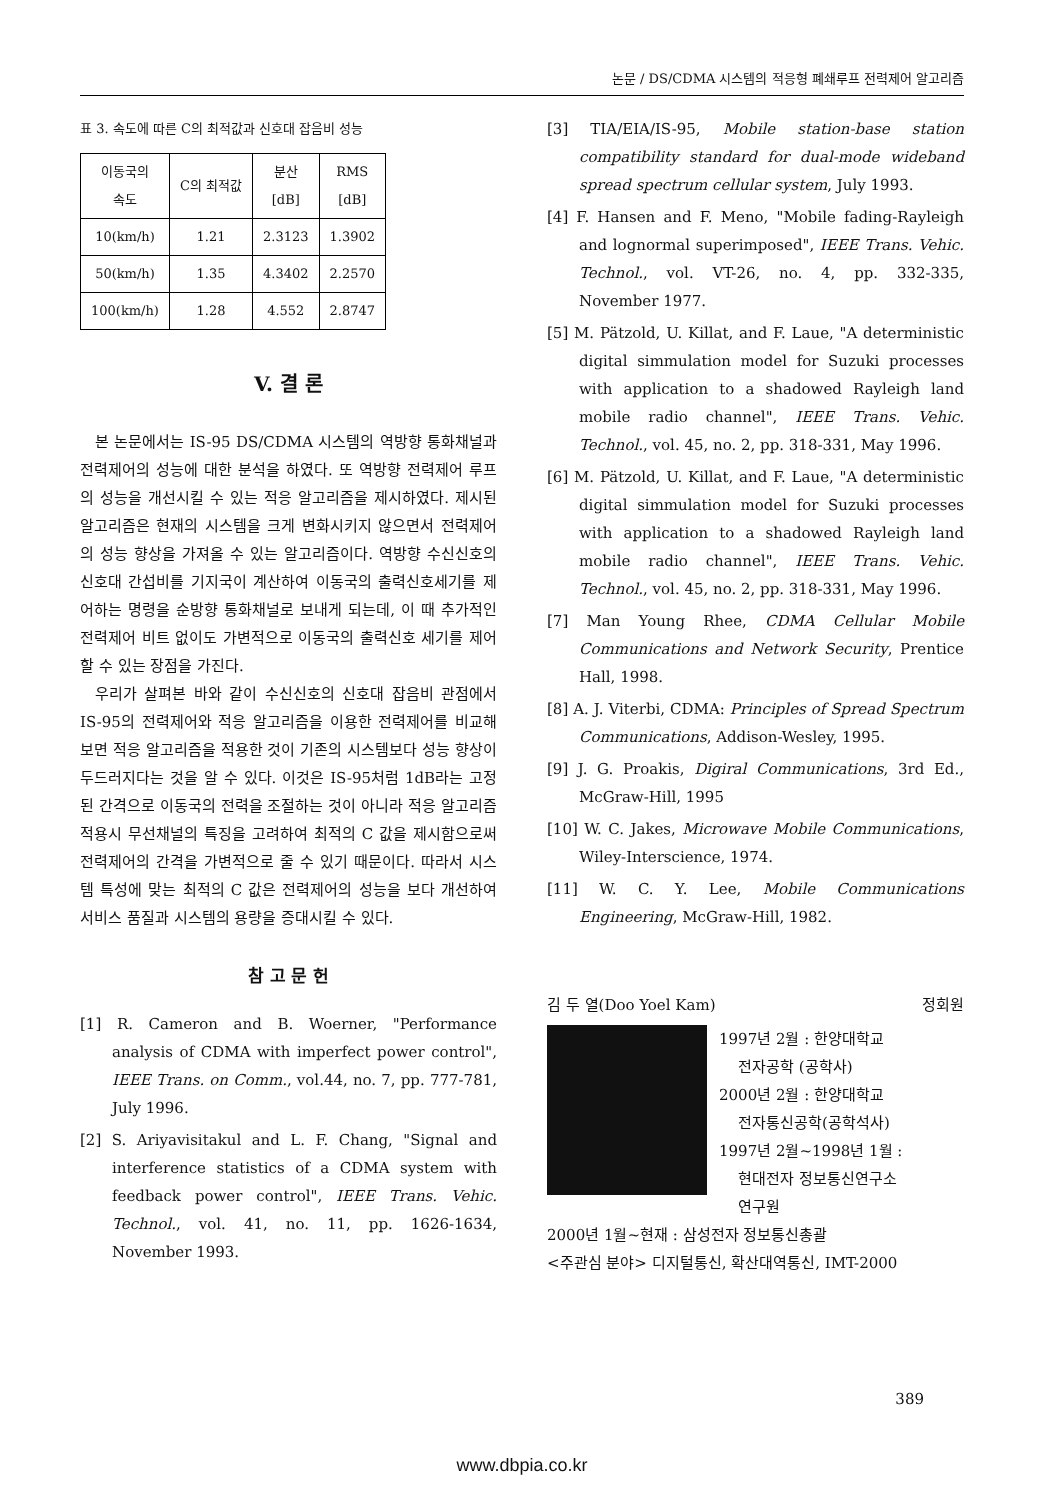논문 / DS/CDMA 시스템의 적응형 폐쇄루프 전력제어 알고리즘
표 3. 속도에 따른 C의 최적값과 신호대 잡음비 성능
| 이동국의 속도 | C의 최적값 | 분산 [dB] | RMS [dB] |
| --- | --- | --- | --- |
| 10(km/h) | 1.21 | 2.3123 | 1.3902 |
| 50(km/h) | 1.35 | 4.3402 | 2.2570 |
| 100(km/h) | 1.28 | 4.552 | 2.8747 |
V. 결 론
본 논문에서는 IS-95 DS/CDMA 시스템의 역방향 통화채널과 전력제어의 성능에 대한 분석을 하였다. 또 역방향 전력제어 루프의 성능을 개선시킬 수 있는 적응 알고리즘을 제시하였다. 제시된 알고리즘은 현재의 시스템을 크게 변화시키지 않으면서 전력제어의 성능 향상을 가져올 수 있는 알고리즘이다. 역방향 수신신호의 신호대 간섭비를 기지국이 계산하여 이동국의 출력신호세기를 제어하는 명령을 순방향 통화채널로 보내게 되는데, 이 때 추가적인 전력제어 비트 없이도 가변적으로 이동국의 출력신호 세기를 제어할 수 있는 장점을 가진다.
우리가 살펴본 바와 같이 수신신호의 신호대 잡음비 관점에서 IS-95의 전력제어와 적응 알고리즘을 이용한 전력제어를 비교해보면 적응 알고리즘을 적용한 것이 기존의 시스템보다 성능 향상이 두드러지다는 것을 알 수 있다. 이것은 IS-95처럼 1dB라는 고정된 간격으로 이동국의 전력을 조절하는 것이 아니라 적응 알고리즘 적용시 무선채널의 특징을 고려하여 최적의 C 값을 제시함으로써 전력제어의 간격을 가변적으로 줄 수 있기 때문이다. 따라서 시스템 특성에 맞는 최적의 C 값은 전력제어의 성능을 보다 개선하여 서비스 품질과 시스템의 용량을 증대시킬 수 있다.
참 고 문 헌
[1] R. Cameron and B. Woerner, "Performance analysis of CDMA with imperfect power control", IEEE Trans. on Comm., vol.44, no. 7, pp. 777-781, July 1996.
[2] S. Ariyavisitakul and L. F. Chang, "Signal and interference statistics of a CDMA system with feedback power control", IEEE Trans. Vehic. Technol., vol. 41, no. 11, pp. 1626-1634, November 1993.
[3] TIA/EIA/IS-95, Mobile station-base station compatibility standard for dual-mode wideband spread spectrum cellular system, July 1993.
[4] F. Hansen and F. Meno, "Mobile fading-Rayleigh and lognormal superimposed", IEEE Trans. Vehic. Technol., vol. VT-26, no. 4, pp. 332-335, November 1977.
[5] M. Pätzold, U. Killat, and F. Laue, "A deterministic digital simmulation model for Suzuki processes with application to a shadowed Rayleigh land mobile radio channel", IEEE Trans. Vehic. Technol., vol. 45, no. 2, pp. 318-331, May 1996.
[6] M. Pätzold, U. Killat, and F. Laue, "A deterministic digital simmulation model for Suzuki processes with application to a shadowed Rayleigh land mobile radio channel", IEEE Trans. Vehic. Technol., vol. 45, no. 2, pp. 318-331, May 1996.
[7] Man Young Rhee, CDMA Cellular Mobile Communications and Network Security, Prentice Hall, 1998.
[8] A. J. Viterbi, CDMA: Principles of Spread Spectrum Communications, Addison-Wesley, 1995.
[9] J. G. Proakis, Digiral Communications, 3rd Ed., McGraw-Hill, 1995
[10] W. C. Jakes, Microwave Mobile Communications, Wiley-Interscience, 1974.
[11] W. C. Y. Lee, Mobile Communications Engineering, McGraw-Hill, 1982.
김 두 열(Doo Yoel Kam) 정회원
1997년 2월 : 한양대학교
전자공학 (공학사)
2000년 2월 : 한양대학교
전자통신공학(공학석사)
1997년 2월~1998년 1월 :
현대전자 정보통신연구소
연구원
2000년 1월~현재 : 삼성전자 정보통신총괄
<주관심 분야> 디지털통신, 확산대역통신, IMT-2000
389
www.dbpia.co.kr